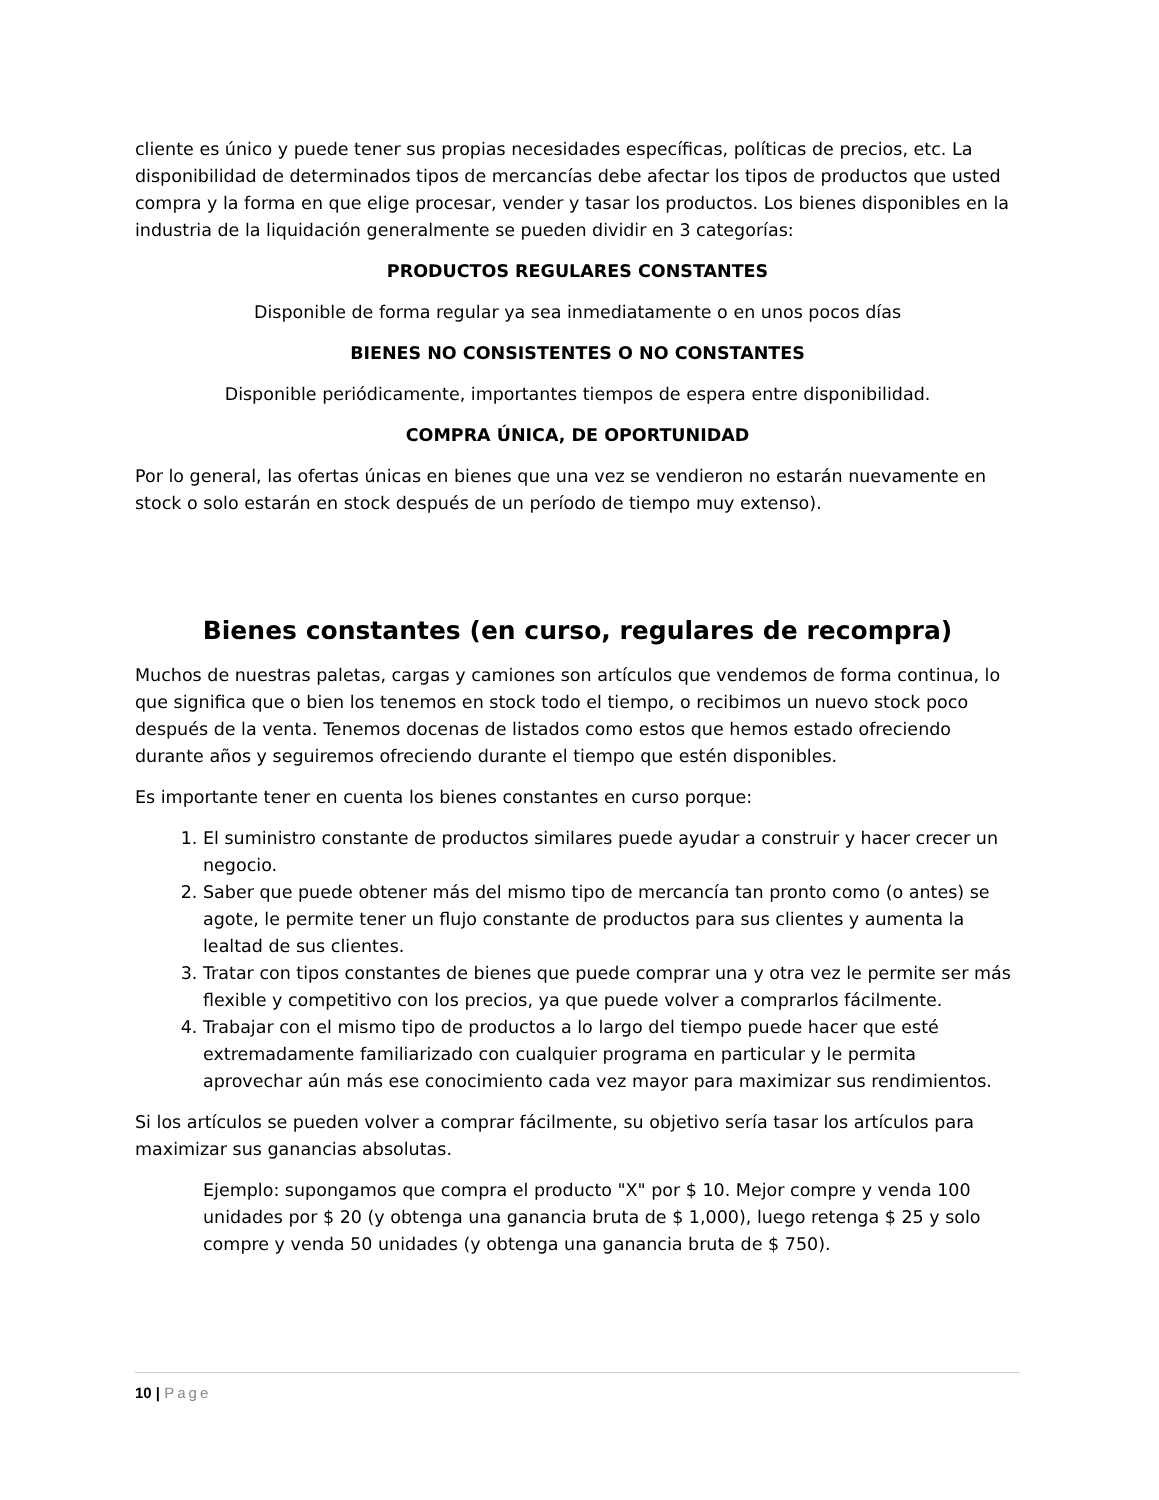cliente es único y puede tener sus propias necesidades específicas, políticas de precios, etc. La disponibilidad de determinados tipos de mercancías debe afectar los tipos de productos que usted compra y la forma en que elige procesar, vender y tasar los productos. Los bienes disponibles en la industria de la liquidación generalmente se pueden dividir en 3 categorías:
PRODUCTOS REGULARES CONSTANTES
Disponible de forma regular ya sea inmediatamente o en unos pocos días
BIENES NO CONSISTENTES O NO CONSTANTES
Disponible periódicamente, importantes tiempos de espera entre disponibilidad.
COMPRA ÚNICA, DE OPORTUNIDAD
Por lo general, las ofertas únicas en bienes que una vez se vendieron no estarán nuevamente en stock o solo estarán en stock después de un período de tiempo muy extenso).
Bienes constantes (en curso, regulares de recompra)
Muchos de nuestras paletas, cargas y camiones son artículos que vendemos de forma continua, lo que significa que o bien los tenemos en stock todo el tiempo, o recibimos un nuevo stock poco después de la venta. Tenemos docenas de listados como estos que hemos estado ofreciendo durante años y seguiremos ofreciendo durante el tiempo que estén disponibles.
Es importante tener en cuenta los bienes constantes en curso porque:
1. El suministro constante de productos similares puede ayudar a construir y hacer crecer un negocio.
2. Saber que puede obtener más del mismo tipo de mercancía tan pronto como (o antes) se agote, le permite tener un flujo constante de productos para sus clientes y aumenta la lealtad de sus clientes.
3. Tratar con tipos constantes de bienes que puede comprar una y otra vez le permite ser más flexible y competitivo con los precios, ya que puede volver a comprarlos fácilmente.
4. Trabajar con el mismo tipo de productos a lo largo del tiempo puede hacer que esté extremadamente familiarizado con cualquier programa en particular y le permita aprovechar aún más ese conocimiento cada vez mayor para maximizar sus rendimientos.
Si los artículos se pueden volver a comprar fácilmente, su objetivo sería tasar los artículos para maximizar sus ganancias absolutas.
Ejemplo: supongamos que compra el producto "X" por $ 10. Mejor compre y venda 100 unidades por $ 20 (y obtenga una ganancia bruta de $ 1,000), luego retenga $ 25 y solo compre y venda 50 unidades (y obtenga una ganancia bruta de $ 750).
10 | Page